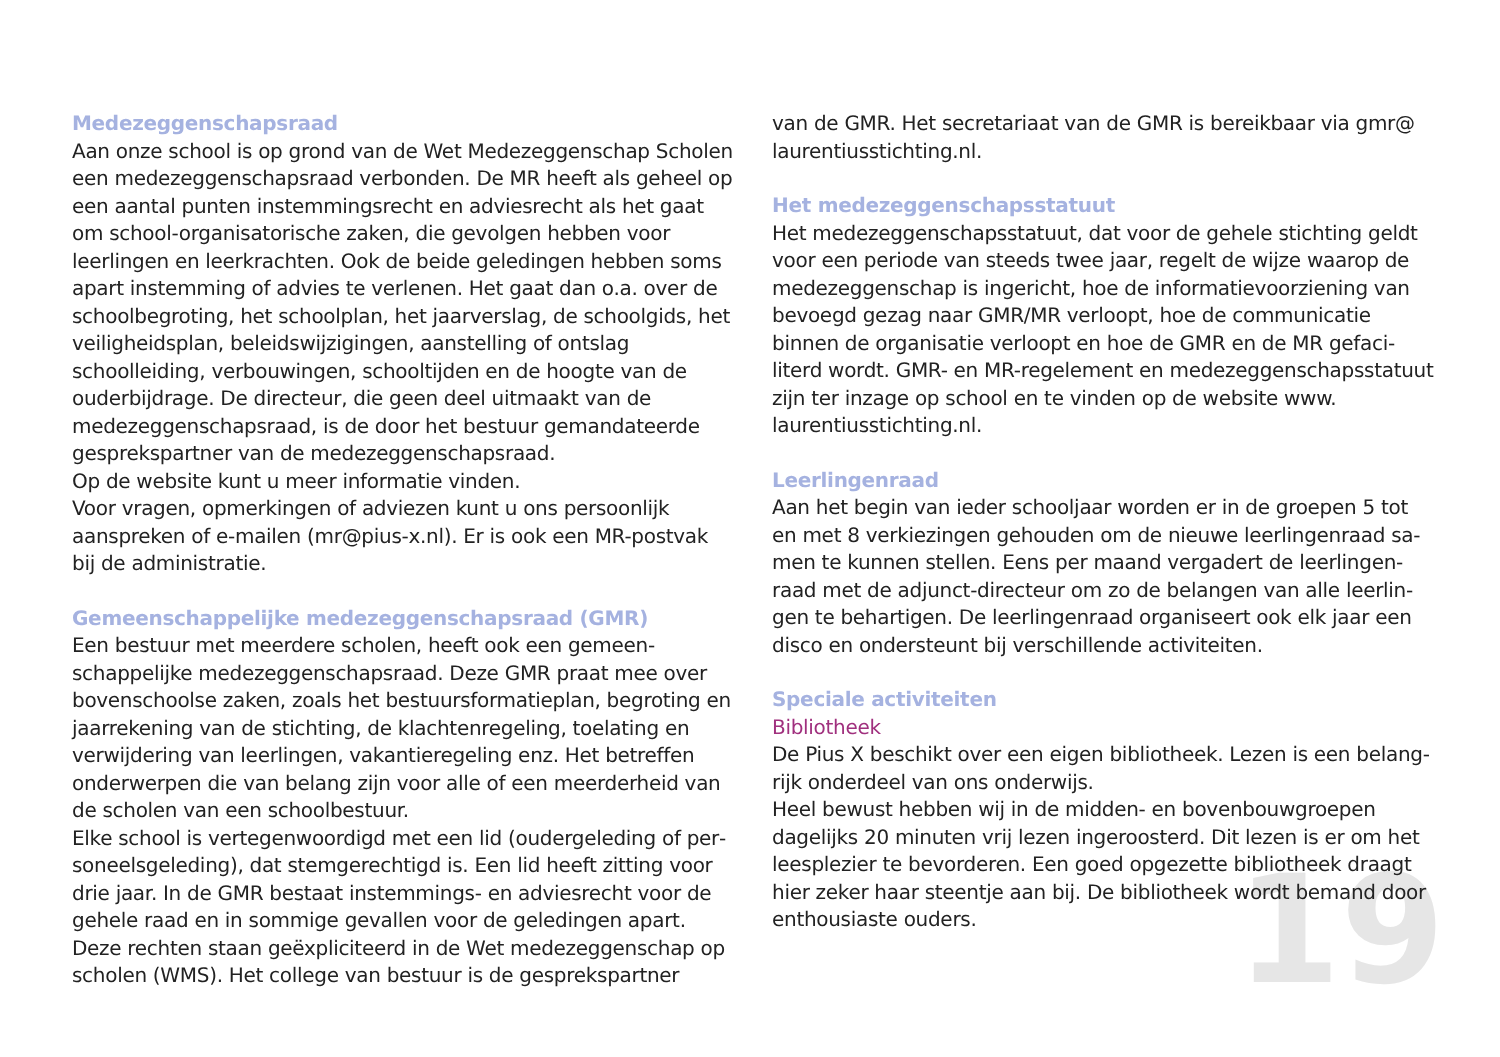Medezeggenschapsraad
Aan onze school is op grond van de Wet Medezeggenschap Scholen een medezeggenschapsraad verbonden. De MR heeft als geheel op een aantal punten instemmingsrecht en adviesrecht als het gaat om school-organisatorische zaken, die gevolgen hebben voor leerlingen en leerkrachten. Ook de beide geledingen hebben soms apart instemming of advies te verlenen. Het gaat dan o.a. over de schoolbegroting, het schoolplan, het jaarverslag, de schoolgids, het veiligheidsplan, beleidswijzigingen, aanstelling of ontslag schoolleiding, verbouwingen, schooltijden en de hoogte van de ouderbijdrage. De directeur, die geen deel uitmaakt van de medezeggenschapsraad, is de door het bestuur gemandateerde gesprekspartner van de medezeggenschapsraad.
Op de website kunt u meer informatie vinden.
Voor vragen, opmerkingen of adviezen kunt u ons persoonlijk aanspreken of e-mailen (mr@pius-x.nl). Er is ook een MR-postvak bij de administratie.
Gemeenschappelijke medezeggenschapsraad (GMR)
Een bestuur met meerdere scholen, heeft ook een gemeen­schappelijke medezeggenschapsraad. Deze GMR praat mee over bovenschoolse zaken, zoals het bestuursformatieplan, begroting en jaarrekening van de stichting, de klachtenregeling, toelating en verwijdering van leerlingen, vakantieregeling enz. Het betreffen onderwerpen die van belang zijn voor alle of een meerderheid van de scholen van een schoolbestuur.
Elke school is vertegenwoordigd met een lid (oudergeleding of per­soneelsgeleding), dat stemgerechtigd is. Een lid heeft zitting voor drie jaar. In de GMR bestaat instemmings- en adviesrecht voor de gehele raad en in sommige gevallen voor de geledingen apart. Deze rechten staan geëxpliciteerd in de Wet medezeggenschap op scholen (WMS). Het college van bestuur is de gesprekspartner
van de GMR. Het secretariaat van de GMR is bereikbaar via gmr@ laurentiusstichting.nl.
Het medezeggenschapsstatuut
Het medezeggenschapsstatuut, dat voor de gehele stichting geldt voor een periode van steeds twee jaar, regelt de wijze waarop de medezeggenschap is ingericht, hoe de informatievoorziening van bevoegd gezag naar GMR/MR verloopt, hoe de communicatie binnen de organisatie verloopt en hoe de GMR en de MR gefaci­literd wordt. GMR- en MR-regelement en medezeggenschaps­statuut zijn ter inzage op school en te vinden op de website www. laurentiusstichting.nl.
Leerlingenraad
Aan het begin van ieder schooljaar worden er in de groepen 5 tot en met 8 verkiezingen gehouden om de nieuwe leerlingenraad sa­men te kunnen stellen. Eens per maand vergadert de leerlingen­raad met de adjunct-directeur om zo de belangen van alle leerlin­gen te behartigen. De leerlingenraad organiseert ook elk jaar een disco en ondersteunt bij verschillende activiteiten.
Speciale activiteiten
Bibliotheek
De Pius X beschikt over een eigen bibliotheek. Lezen is een belang­rijk onderdeel van ons onderwijs.
Heel bewust hebben wij in de midden- en bovenbouwgroepen dagelijks 20 minuten vrij lezen ingeroosterd. Dit lezen is er om het leesplezier te bevorderen. Een goed opgezette bibliotheek draagt hier zeker haar steentje aan bij. De bibliotheek wordt bemand door enthousiaste ouders.
19